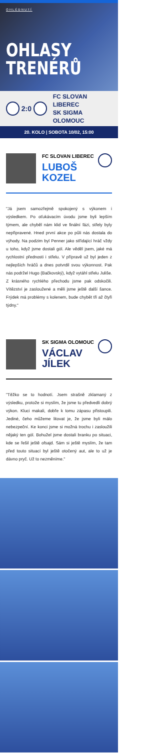OHLÉDNUTÍ
OHLASY
TRENÉRŮ
2:0
FC SLOVAN LIBEREC
SK SIGMA OLOMOUC
20. KOLO | SOBOTA 10/02, 15:00
FC SLOVAN LIBEREC
LUBOŠ
KOZEL
"Já jsem samozřejmě spokojený s výkonem i výsledkem. Po oťukávacím úvodu jsme byli lepším týmem, ale chyběl nám klid ve finální fázi, střely byly nepřipravené. Hned první akce po půli nás dostala do výhody. Na podzim byl Penner jako střídající hráč vždy u toho, když jsme dostali gól. Ale věděl jsem, jaké má rychlostní přednosti i střelu. V přípravě už byl jeden z nejlepších hráčů a dnes potvrdil svou výkonnost. Pak nás podržel Hugo (Bačkovský), když vytáhl střelu Juliše. Z krásného rychlého přechodu jsme pak odskočili. Vítězství je zasloužené a měli jsme ještě další šance. Frýdek má problémy s kolenem, bude chybět tři až čtyři týdny.“
SK SIGMA OLOMOUC
VÁCLAV
JÍLEK
"Těžko se to hodnotí. Jsem strašně zklamaný z výsledku, protože si myslím, že jsme tu předvedli dobrý výkon. Kluci makali, dobře k tomu zápasu přistoupili. Jediné, čeho můžeme litovat je, že jsme byli málo nebezpeční. Ke konci jsme si možná trochu i zasloužili nějaký ten gól. Bohužel jsme dostali branku po situaci, kde se řešil ještě ofsajd. Sám si ještě myslím, že tam před touto situací byl ještě otočený aut, ale to už je dávno pryč. Už to nezměníme."